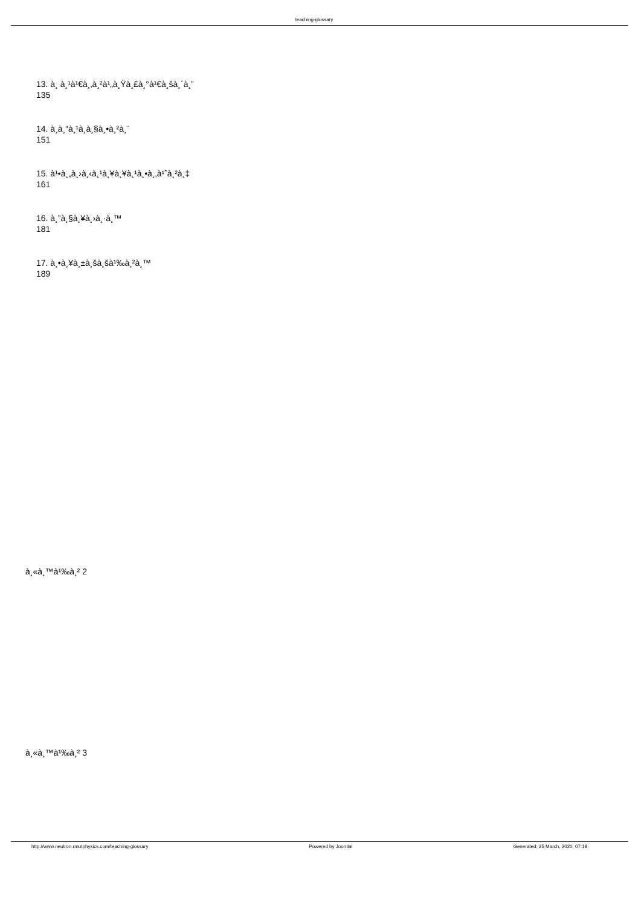teaching-glossary
13. à¸ à¸¹à¹€à¸‚à¸²à¹„à¸Ÿà¸£à¸°à¹€à¸šà¸´à¸”
135
14. à¸­à¸“à¸¹à¸­à¸§à¸•à¸²à¸¨
151
15. à¹•à¸„à¸›à¸‹à¸¹à¸¥à¸¥à¸¹à¸•à¸‚à¹ˆà¸²à¸‡
161
16. à¸”à¸§à¸¥à¸›à¸·à¸™
181
17. à¸•à¸¥à¸±à¸šà¸šà¹‰à¸²à¸™
189
à¸«à¸™à¹‰à¸² 2
à¸«à¸™à¹‰à¸² 3
http://www.neutron.rmutphysics.com/teaching-glossary Powered by Joomla! Generated: 25 March, 2020, 07:18